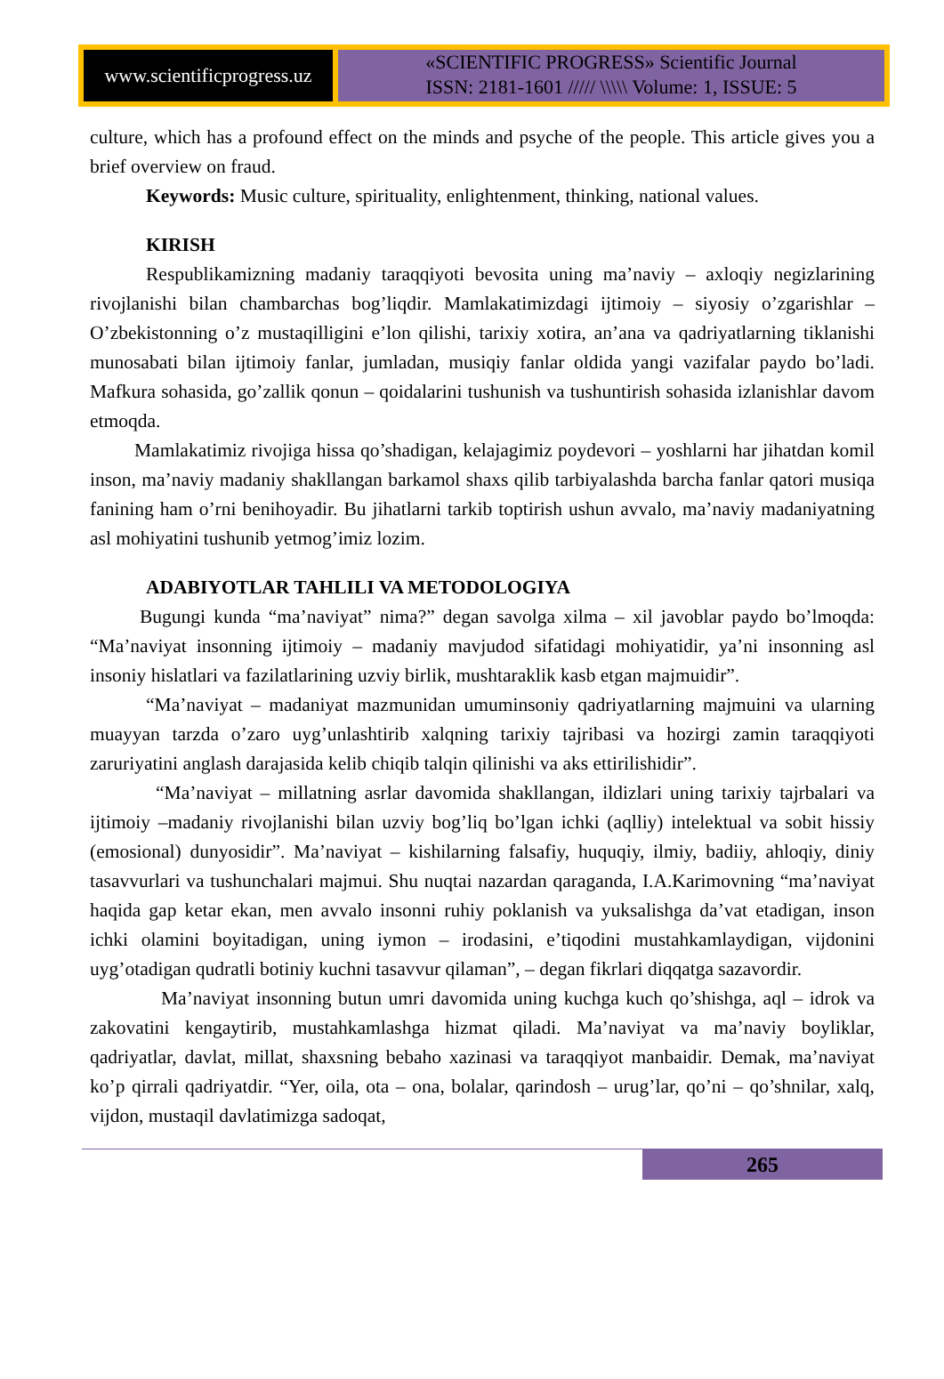www.scientificprogress.uz
«SCIENTIFIC PROGRESS» Scientific Journal
ISSN: 2181-1601 ///// \\\\\ Volume: 1, ISSUE: 5
culture, which has a profound effect on the minds and psyche of the people. This article gives you a brief overview on fraud.
Keywords: Music culture, spirituality, enlightenment, thinking, national values.
KIRISH
Respublikamizning madaniy taraqqiyoti bevosita uning ma’naviy – axloqiy negizlarining rivojlanishi bilan chambarchas bog’liqdir. Mamlakatimizdagi ijtimoiy – siyosiy o’zgarishlar –O’zbekistonning o’z mustaqilligini e’lon qilishi, tarixiy xotira, an’ana va qadriyatlarning tiklanishi munosabati bilan ijtimoiy fanlar, jumladan, musiqiy fanlar oldida yangi vazifalar paydo bo’ladi. Mafkura sohasida, go’zallik qonun – qoidalarini tushunish va tushuntirish sohasida izlanishlar davom etmoqda.
Mamlakatimiz rivojiga hissa qo’shadigan, kelajagimiz poydevori – yoshlarni har jihatdan komil inson, ma’naviy madaniy shakllangan barkamol shaxs qilib tarbiyalashda barcha fanlar qatori musiqa fanining ham o’rni benihoyadir. Bu jihatlarni tarkib toptirish ushun avvalo, ma’naviy madaniyatning asl mohiyatini tushunib yetmog’imiz lozim.
ADABIYOTLAR TAHLILI VA METODOLOGIYA
Bugungi kunda “ma’naviyat” nima?” degan savolga xilma – xil javoblar paydo bo’lmoqda: “Ma’naviyat insonning ijtimoiy – madaniy mavjudod sifatidagi mohiyatidir, ya’ni insonning asl insoniy hislatlari va fazilatlarining uzviy birlik, mushtaraklik kasb etgan majmuidir”.
“Ma’naviyat – madaniyat mazmunidan umuminsoniy qadriyatlarning majmuini va ularning muayyan tarzda o’zaro uyg’unlashtirib xalqning tarixiy tajribasi va hozirgi zamin taraqqiyoti zaruriyatini anglash darajasida kelib chiqib talqin qilinishi va aks ettirilishidir”.
“Ma’naviyat – millatning asrlar davomida shakllangan, ildizlari uning tarixiy tajrbalari va ijtimoiy –madaniy rivojlanishi bilan uzviy bog’liq bo’lgan ichki (aqlliy) intelektual va sobit hissiy (emosional) dunyosidir”. Ma’naviyat – kishilarning falsafiy, huquqiy, ilmiy, badiiy, ahloqiy, diniy tasavvurlari va tushunchalari majmui. Shu nuqtai nazardan qaraganda, I.A.Karimovning “ma’naviyat haqida gap ketar ekan, men avvalo insonni ruhiy poklanish va yuksalishga da’vat etadigan, inson ichki olamini boyitadigan, uning iymon – irodasini, e’tiqodini mustahkamlaydigan, vijdonini uyg’otadigan qudratli botiniy kuchni tasavvur qilaman”, – degan fikrlari diqqatga sazavordir.
Ma’naviyat insonning butun umri davomida uning kuchga kuch qo’shishga, aql – idrok va zakovatini kengaytirib, mustahkamlashga hizmat qiladi. Ma’naviyat va ma’naviy boyliklar, qadriyatlar, davlat, millat, shaxsning bebaho xazinasi va taraqqiyot manbaidir. Demak, ma’naviyat ko’p qirrali qadriyatdir. “Yer, oila, ota – ona, bolalar, qarindosh – urug’lar, qo’ni – qo’shnilar, xalq, vijdon, mustaqil davlatimizga sadoqat,
265